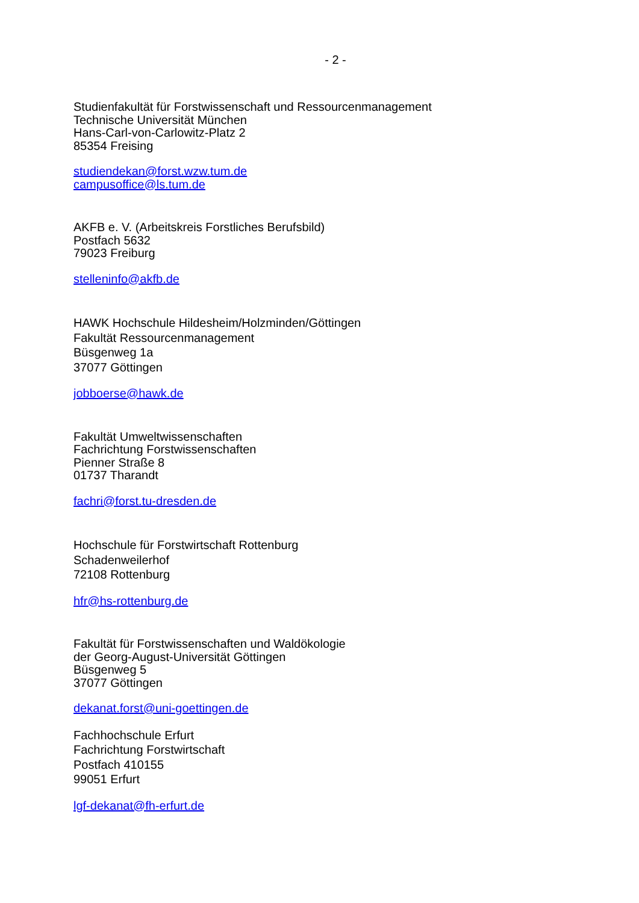- 2 -
Studienfakultät für Forstwissenschaft und Ressourcenmanagement
Technische Universität München
Hans-Carl-von-Carlowitz-Platz 2
85354 Freising
studiendekan@forst.wzw.tum.de
campusoffice@ls.tum.de
AKFB e. V. (Arbeitskreis Forstliches Berufsbild)
Postfach 5632
79023 Freiburg
stelleninfo@akfb.de
HAWK Hochschule Hildesheim/Holzminden/Göttingen
Fakultät Ressourcenmanagement
Büsgenweg 1a
37077 Göttingen
jobboerse@hawk.de
Fakultät Umweltwissenschaften
Fachrichtung Forstwissenschaften
Pienner Straße 8
01737 Tharandt
fachri@forst.tu-dresden.de
Hochschule für Forstwirtschaft Rottenburg
Schadenweilerhof
72108 Rottenburg
hfr@hs-rottenburg.de
Fakultät für Forstwissenschaften und Waldökologie
der Georg-August-Universität Göttingen
Büsgenweg 5
37077 Göttingen
dekanat.forst@uni-goettingen.de
Fachhochschule Erfurt
Fachrichtung Forstwirtschaft
Postfach 410155
99051 Erfurt
lgf-dekanat@fh-erfurt.de